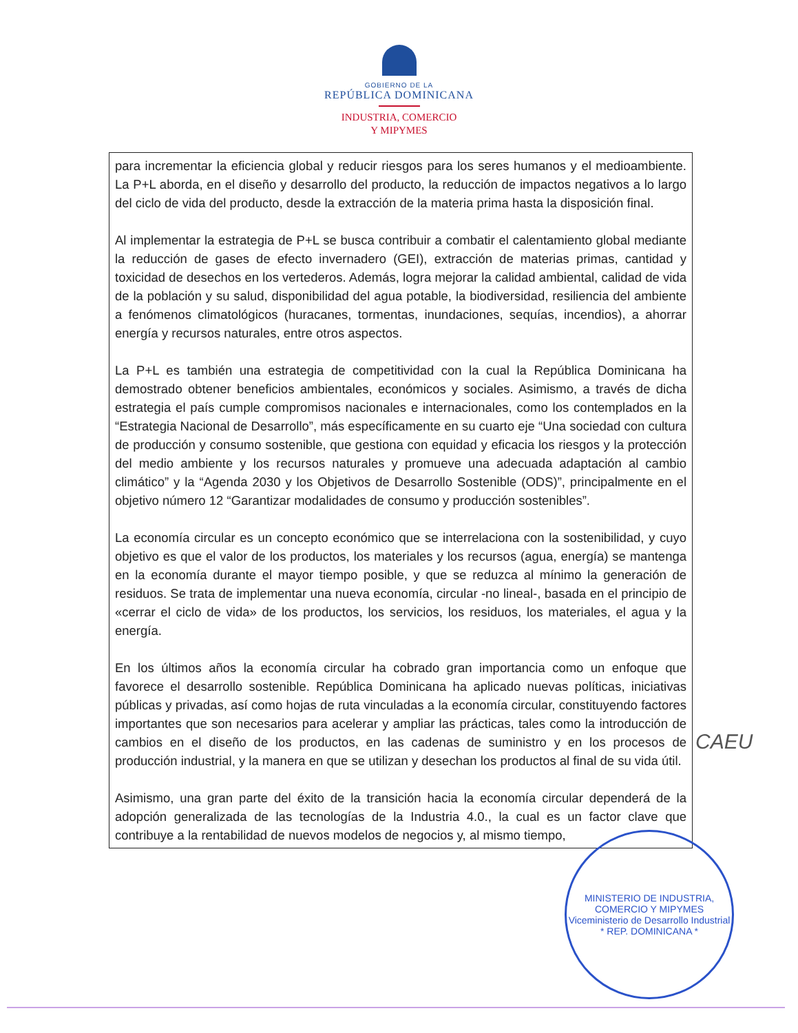GOBIERNO DE LA
REPÚBLICA DOMINICANA
INDUSTRIA, COMERCIO
Y MIPYMES
para incrementar la eficiencia global y reducir riesgos para los seres humanos y el medioambiente. La P+L aborda, en el diseño y desarrollo del producto, la reducción de impactos negativos a lo largo del ciclo de vida del producto, desde la extracción de la materia prima hasta la disposición final.
Al implementar la estrategia de P+L se busca contribuir a combatir el calentamiento global mediante la reducción de gases de efecto invernadero (GEI), extracción de materias primas, cantidad y toxicidad de desechos en los vertederos. Además, logra mejorar la calidad ambiental, calidad de vida de la población y su salud, disponibilidad del agua potable, la biodiversidad, resiliencia del ambiente a fenómenos climatológicos (huracanes, tormentas, inundaciones, sequías, incendios), a ahorrar energía y recursos naturales, entre otros aspectos.
La P+L es también una estrategia de competitividad con la cual la República Dominicana ha demostrado obtener beneficios ambientales, económicos y sociales. Asimismo, a través de dicha estrategia el país cumple compromisos nacionales e internacionales, como los contemplados en la “Estrategia Nacional de Desarrollo”, más específicamente en su cuarto eje “Una sociedad con cultura de producción y consumo sostenible, que gestiona con equidad y eficacia los riesgos y la protección del medio ambiente y los recursos naturales y promueve una adecuada adaptación al cambio climático” y la “Agenda 2030 y los Objetivos de Desarrollo Sostenible (ODS)”, principalmente en el objetivo número 12 “Garantizar modalidades de consumo y producción sostenibles”.
La economía circular es un concepto económico que se interrelaciona con la sostenibilidad, y cuyo objetivo es que el valor de los productos, los materiales y los recursos (agua, energía) se mantenga en la economía durante el mayor tiempo posible, y que se reduzca al mínimo la generación de residuos. Se trata de implementar una nueva economía, circular -no lineal-, basada en el principio de «cerrar el ciclo de vida» de los productos, los servicios, los residuos, los materiales, el agua y la energía.
En los últimos años la economía circular ha cobrado gran importancia como un enfoque que favorece el desarrollo sostenible. República Dominicana ha aplicado nuevas políticas, iniciativas públicas y privadas, así como hojas de ruta vinculadas a la economía circular, constituyendo factores importantes que son necesarios para acelerar y ampliar las prácticas, tales como la introducción de cambios en el diseño de los productos, en las cadenas de suministro y en los procesos de producción industrial, y la manera en que se utilizan y desechan los productos al final de su vida útil.
Asimismo, una gran parte del éxito de la transición hacia la economía circular dependerá de la adopción generalizada de las tecnologías de la Industria 4.0., la cual es un factor clave que contribuye a la rentabilidad de nuevos modelos de negocios y, al mismo tiempo,
CAEU
MINISTERIO DE INDUSTRIA, COMERCIO Y MIPYMES
Viceministerio de Desarrollo Industrial
* REP. DOMINICANA *